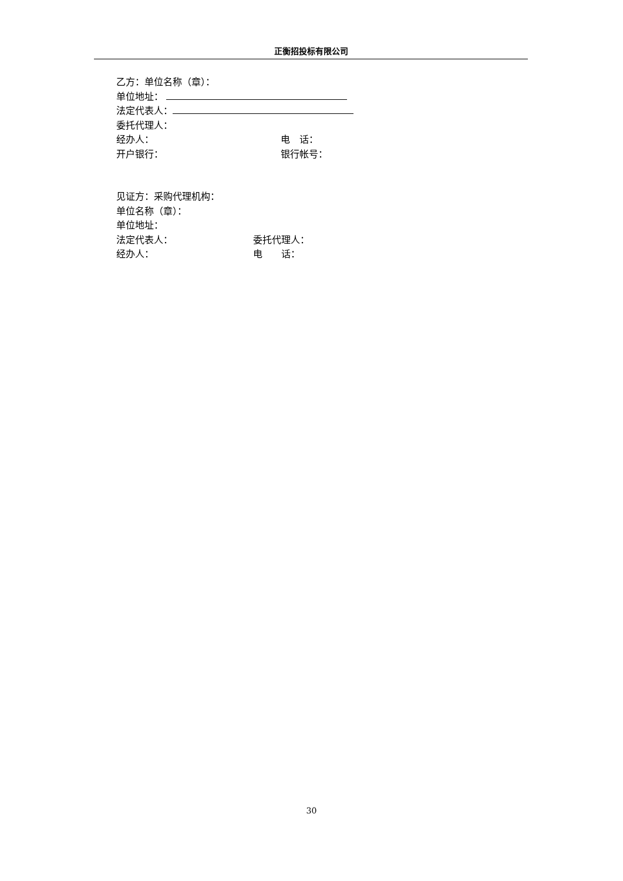正衡招投标有限公司
乙方：单位名称（章）：
单位地址：
法定代表人：
委托代理人：
经办人： 电　话：
开户银行： 银行帐号：
见证方：采购代理机构：
单位名称（章）：
单位地址：
法定代表人： 委托代理人：
经办人： 电　　话：
30